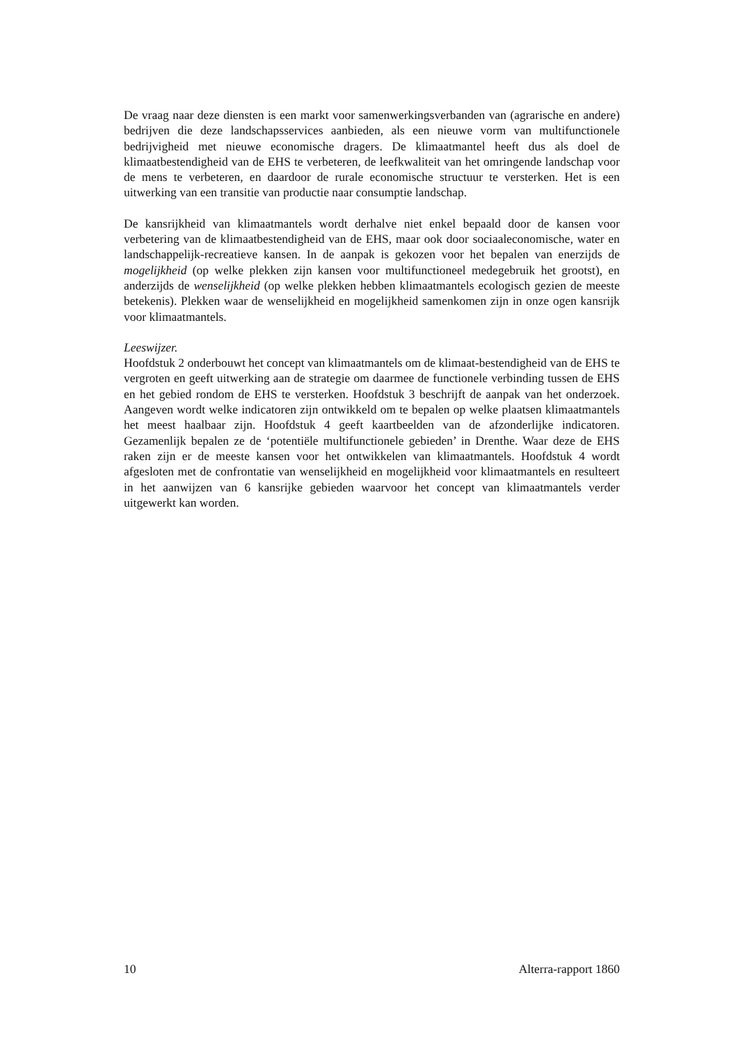De vraag naar deze diensten is een markt voor samenwerkingsverbanden van (agrarische en andere) bedrijven die deze landschapsservices aanbieden, als een nieuwe vorm van multifunctionele bedrijvigheid met nieuwe economische dragers. De klimaatmantel heeft dus als doel de klimaatbestendigheid van de EHS te verbeteren, de leefkwaliteit van het omringende landschap voor de mens te verbeteren, en daardoor de rurale economische structuur te versterken. Het is een uitwerking van een transitie van productie naar consumptie landschap.
De kansrijkheid van klimaatmantels wordt derhalve niet enkel bepaald door de kansen voor verbetering van de klimaatbestendigheid van de EHS, maar ook door sociaaleconomische, water en landschappelijk-recreatieve kansen. In de aanpak is gekozen voor het bepalen van enerzijds de mogelijkheid (op welke plekken zijn kansen voor multifunctioneel medegebruik het grootst), en anderzijds de wenselijkheid (op welke plekken hebben klimaatmantels ecologisch gezien de meeste betekenis). Plekken waar de wenselijkheid en mogelijkheid samenkomen zijn in onze ogen kansrijk voor klimaatmantels.
Leeswijzer.
Hoofdstuk 2 onderbouwt het concept van klimaatmantels om de klimaat-bestendigheid van de EHS te vergroten en geeft uitwerking aan de strategie om daarmee de functionele verbinding tussen de EHS en het gebied rondom de EHS te versterken. Hoofdstuk 3 beschrijft de aanpak van het onderzoek. Aangeven wordt welke indicatoren zijn ontwikkeld om te bepalen op welke plaatsen klimaatmantels het meest haalbaar zijn. Hoofdstuk 4 geeft kaartbeelden van de afzonderlijke indicatoren. Gezamenlijk bepalen ze de ‘potentiële multifunctionele gebieden’ in Drenthe. Waar deze de EHS raken zijn er de meeste kansen voor het ontwikkelen van klimaatmantels. Hoofdstuk 4 wordt afgesloten met de confrontatie van wenselijkheid en mogelijkheid voor klimaatmantels en resulteert in het aanwijzen van 6 kansrijke gebieden waarvoor het concept van klimaatmantels verder uitgewerkt kan worden.
10 Alterra-rapport 1860